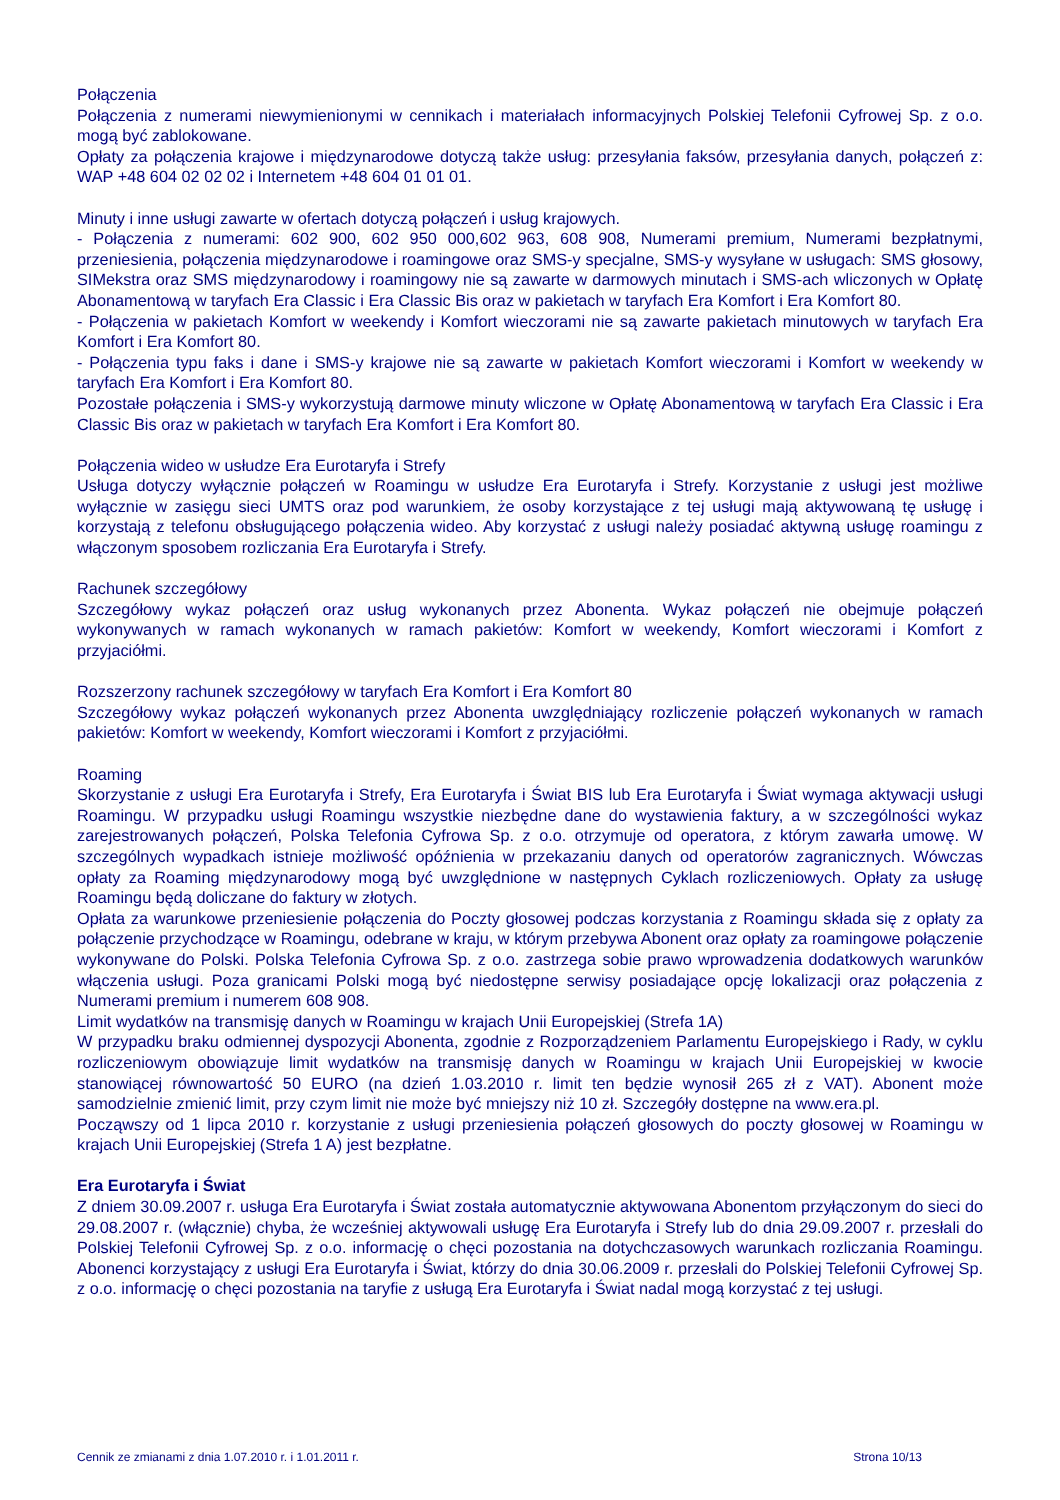Połączenia
Połączenia z numerami niewymienionymi w cennikach i materiałach informacyjnych Polskiej Telefonii Cyfrowej Sp. z o.o. mogą być zablokowane.
Opłaty za połączenia krajowe i międzynarodowe dotyczą także usług: przesyłania faksów, przesyłania danych, połączeń z: WAP +48 604 02 02 02 i Internetem +48 604 01 01 01.
Minuty i inne usługi zawarte w ofertach dotyczą połączeń i usług krajowych.
- Połączenia z numerami: 602 900, 602 950 000,602 963, 608 908, Numerami premium, Numerami bezpłatnymi, przeniesienia, połączenia międzynarodowe i roamingowe oraz SMS-y specjalne, SMS-y wysyłane w usługach: SMS głosowy, SIMekstra oraz SMS międzynarodowy i roamingowy nie są zawarte w darmowych minutach i SMS-ach wliczonych w Opłatę Abonamentową w taryfach Era Classic i Era Classic Bis oraz w pakietach w taryfach Era Komfort i Era Komfort 80.
- Połączenia w pakietach Komfort w weekendy i Komfort wieczorami nie są zawarte pakietach minutowych w taryfach Era Komfort i Era Komfort 80.
- Połączenia typu faks i dane i SMS-y krajowe nie są zawarte w pakietach Komfort wieczorami i Komfort w weekendy w taryfach Era Komfort i Era Komfort 80.
Pozostałe połączenia i SMS-y wykorzystują darmowe minuty wliczone w Opłatę Abonamentową w taryfach Era Classic i Era Classic Bis oraz w pakietach w taryfach Era Komfort i Era Komfort 80.
Połączenia wideo w usłudze Era Eurotaryfa i Strefy
Usługa dotyczy wyłącznie połączeń w Roamingu w usłudze Era Eurotaryfa i Strefy. Korzystanie z usługi jest możliwe wyłącznie w zasięgu sieci UMTS oraz pod warunkiem, że osoby korzystające z tej usługi mają aktywowaną tę usługę i korzystają z telefonu obsługującego połączenia wideo. Aby korzystać z usługi należy posiadać aktywną usługę roamingu z włączonym sposobem rozliczania Era Eurotaryfa i Strefy.
Rachunek szczegółowy
Szczegółowy wykaz połączeń oraz usług wykonanych przez Abonenta. Wykaz połączeń nie obejmuje połączeń wykonywanych w ramach wykonanych w ramach pakietów: Komfort w weekendy, Komfort wieczorami i Komfort z przyjaciółmi.
Rozszerzony rachunek szczegółowy w taryfach Era Komfort i Era Komfort 80
Szczegółowy wykaz połączeń wykonanych przez Abonenta uwzględniający rozliczenie połączeń wykonanych w ramach pakietów: Komfort w weekendy, Komfort wieczorami i Komfort z przyjaciółmi.
Roaming
Skorzystanie z usługi Era Eurotaryfa i Strefy, Era Eurotaryfa i Świat BIS lub Era Eurotaryfa i Świat wymaga aktywacji usługi Roamingu. W przypadku usługi Roamingu wszystkie niezbędne dane do wystawienia faktury, a w szczególności wykaz zarejestrowanych połączeń, Polska Telefonia Cyfrowa Sp. z o.o. otrzymuje od operatora, z którym zawarła umowę. W szczególnych wypadkach istnieje możliwość opóźnienia w przekazaniu danych od operatorów zagranicznych. Wówczas opłaty za Roaming międzynarodowy mogą być uwzględnione w następnych Cyklach rozliczeniowych. Opłaty za usługę Roamingu będą doliczane do faktury w złotych.
Opłata za warunkowe przeniesienie połączenia do Poczty głosowej podczas korzystania z Roamingu składa się z opłaty za połączenie przychodzące w Roamingu, odebrane w kraju, w którym przebywa Abonent oraz opłaty za roamingowe połączenie wykonywane do Polski. Polska Telefonia Cyfrowa Sp. z o.o. zastrzega sobie prawo wprowadzenia dodatkowych warunków włączenia usługi. Poza granicami Polski mogą być niedostępne serwisy posiadające opcję lokalizacji oraz połączenia z Numerami premium i numerem 608 908.
Limit wydatków na transmisję danych w Roamingu w krajach Unii Europejskiej (Strefa 1A)
W przypadku braku odmiennej dyspozycji Abonenta, zgodnie z Rozporządzeniem Parlamentu Europejskiego i Rady, w cyklu rozliczeniowym obowiązuje limit wydatków na transmisję danych w Roamingu w krajach Unii Europejskiej w kwocie stanowiącej równowartość 50 EURO (na dzień 1.03.2010 r. limit ten będzie wynosił 265 zł z VAT). Abonent może samodzielnie zmienić limit, przy czym limit nie może być mniejszy niż 10 zł. Szczegóły dostępne na www.era.pl.
Począwszy od 1 lipca 2010 r. korzystanie z usługi przeniesienia połączeń głosowych do poczty głosowej w Roamingu w krajach Unii Europejskiej (Strefa 1 A) jest bezpłatne.
Era Eurotaryfa i Świat
Z dniem 30.09.2007 r. usługa Era Eurotaryfa i Świat została automatycznie aktywowana Abonentom przyłączonym do sieci do 29.08.2007 r. (włącznie) chyba, że wcześniej aktywowali usługę Era Eurotaryfa i Strefy lub do dnia 29.09.2007 r. przesłali do Polskiej Telefonii Cyfrowej Sp. z o.o. informację o chęci pozostania na dotychczasowych warunkach rozliczania Roamingu. Abonenci korzystający z usługi Era Eurotaryfa i Świat, którzy do dnia 30.06.2009 r. przesłali do Polskiej Telefonii Cyfrowej Sp. z o.o. informację o chęci pozostania na taryfie z usługą Era Eurotaryfa i Świat nadal mogą korzystać z tej usługi.
Cennik ze zmianami z dnia 1.07.2010 r. i 1.01.2011 r. Strona 10/13